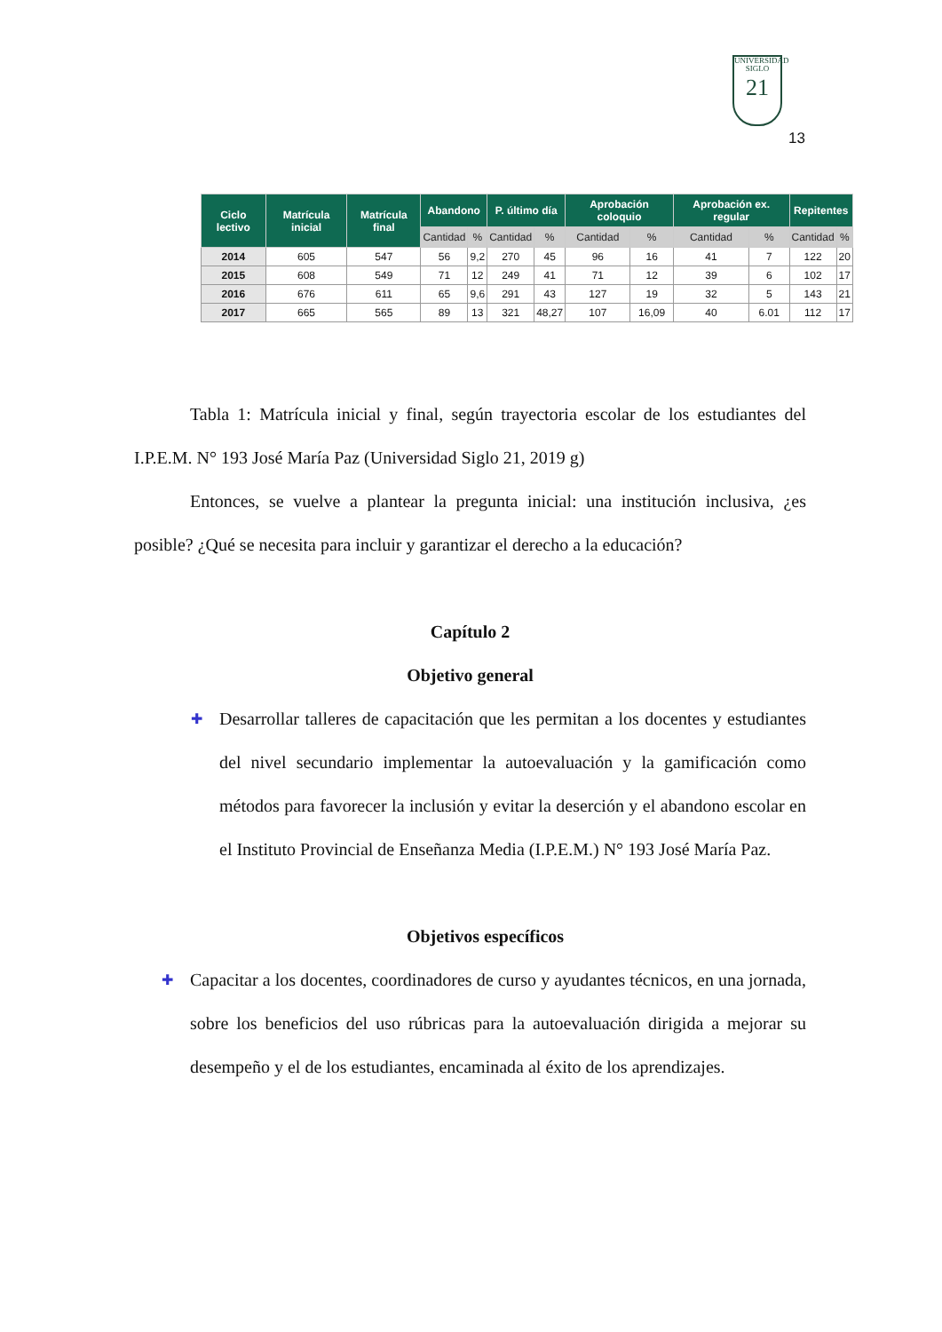UNIVERSIDAD
SIGLO
21
13
| Ciclo lectivo | Matrícula inicial | Matrícula final | Abandono | | P. último día | | Aprobación coloquio | | Aprobación ex. regular | | Repitentes | |
| --- | --- | --- | --- | --- | --- | --- | --- | --- | --- | --- | --- | --- |
| | | | Cantidad | % | Cantidad | % | Cantidad | % | Cantidad | % | Cantidad | % |
| 2014 | 605 | 547 | 56 | 9,2 | 270 | 45 | 96 | 16 | 41 | 7 | 122 | 20 |
| 2015 | 608 | 549 | 71 | 12 | 249 | 41 | 71 | 12 | 39 | 6 | 102 | 17 |
| 2016 | 676 | 611 | 65 | 9,6 | 291 | 43 | 127 | 19 | 32 | 5 | 143 | 21 |
| 2017 | 665 | 565 | 89 | 13 | 321 | 48,27 | 107 | 16,09 | 40 | 6.01 | 112 | 17 |
Tabla 1: Matrícula inicial y final, según trayectoria escolar de los estudiantes del I.P.E.M. N° 193 José María Paz (Universidad Siglo 21, 2019 g)
Entonces, se vuelve a plantear la pregunta inicial: una institución inclusiva, ¿es posible? ¿Qué se necesita para incluir y garantizar el derecho a la educación?
Capítulo 2
Objetivo general
✚ Desarrollar talleres de capacitación que les permitan a los docentes y estudiantes del nivel secundario implementar la autoevaluación y la gamificación como métodos para favorecer la inclusión y evitar la deserción y el abandono escolar en el Instituto Provincial de Enseñanza Media (I.P.E.M.) N° 193 José María Paz.
Objetivos específicos
✚ Capacitar a los docentes, coordinadores de curso y ayudantes técnicos, en una jornada, sobre los beneficios del uso rúbricas para la autoevaluación dirigida a mejorar su desempeño y el de los estudiantes, encaminada al éxito de los aprendizajes.